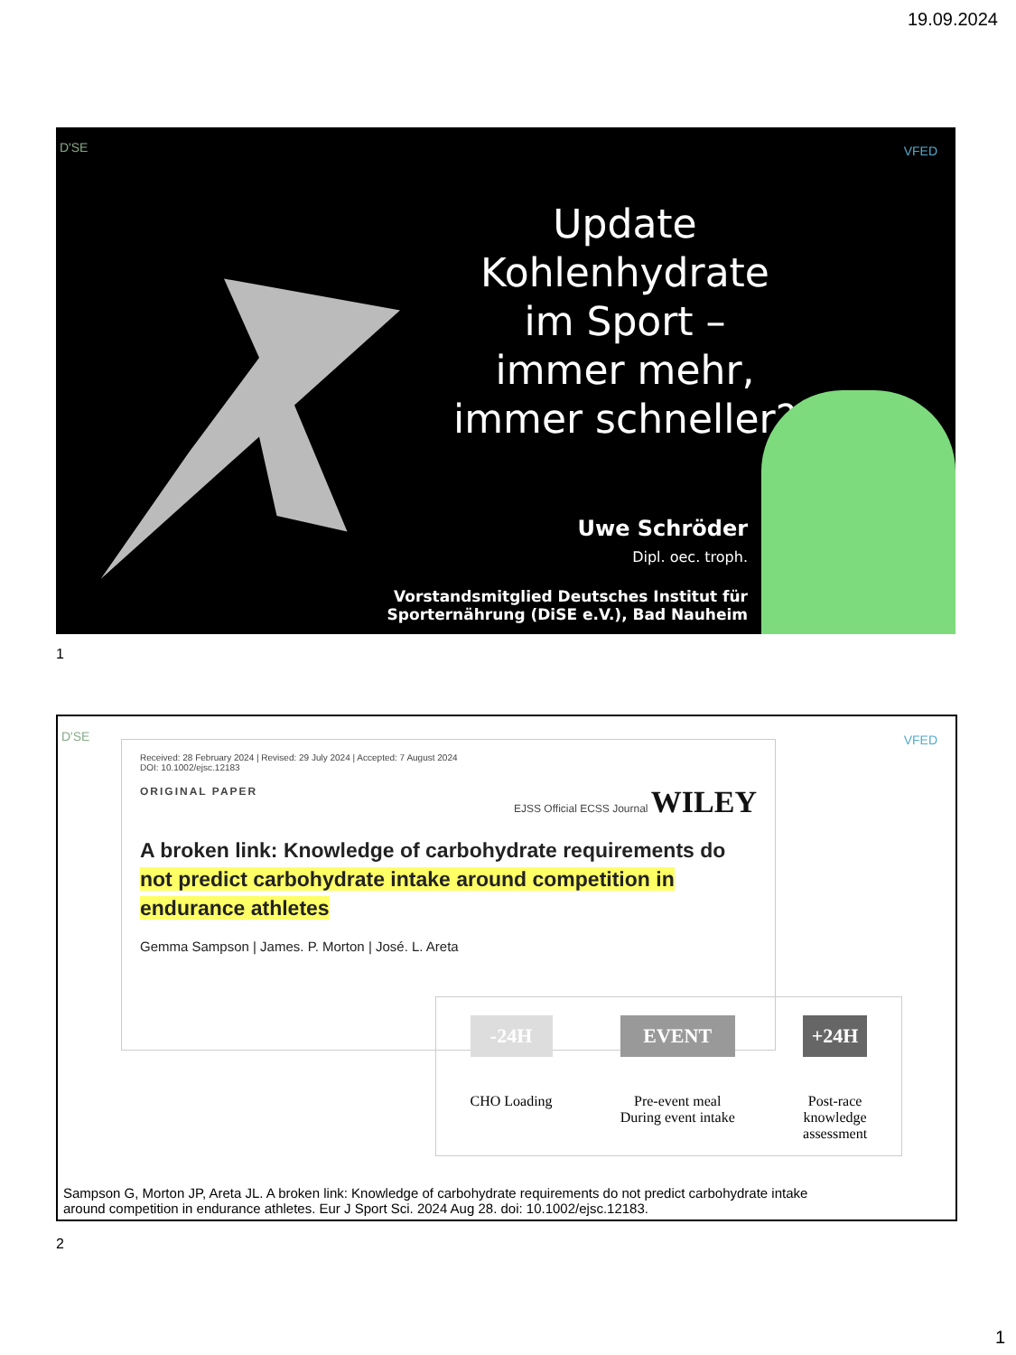19.09.2024
D'SE VFED
Update Kohlenhydrate im Sport –
immer mehr,
immer schneller?
Uwe Schröder
Dipl. oec. troph.
Vorstandsmitglied Deutsches Institut für
Sporternährung (DiSE e.V.), Bad Nauheim
1
D'SE VFED
Received: 28 February 2024 | Revised: 29 July 2024 | Accepted: 7 August 2024
DOI: 10.1002/ejsc.12183
ORIGINAL PAPER EJSS Official ECSS Journal WILEY
A broken link: Knowledge of carbohydrate requirements do not predict carbohydrate intake around competition in endurance athletes
Gemma Sampson | James. P. Morton | José. L. Areta
-24H
CHO Loading
EVENT
Pre-event meal
During event intake
+24H
Post-race
knowledge
assessment
Sampson G, Morton JP, Areta JL. A broken link: Knowledge of carbohydrate requirements do not predict carbohydrate intake
around competition in endurance athletes. Eur J Sport Sci. 2024 Aug 28. doi: 10.1002/ejsc.12183.
2
1